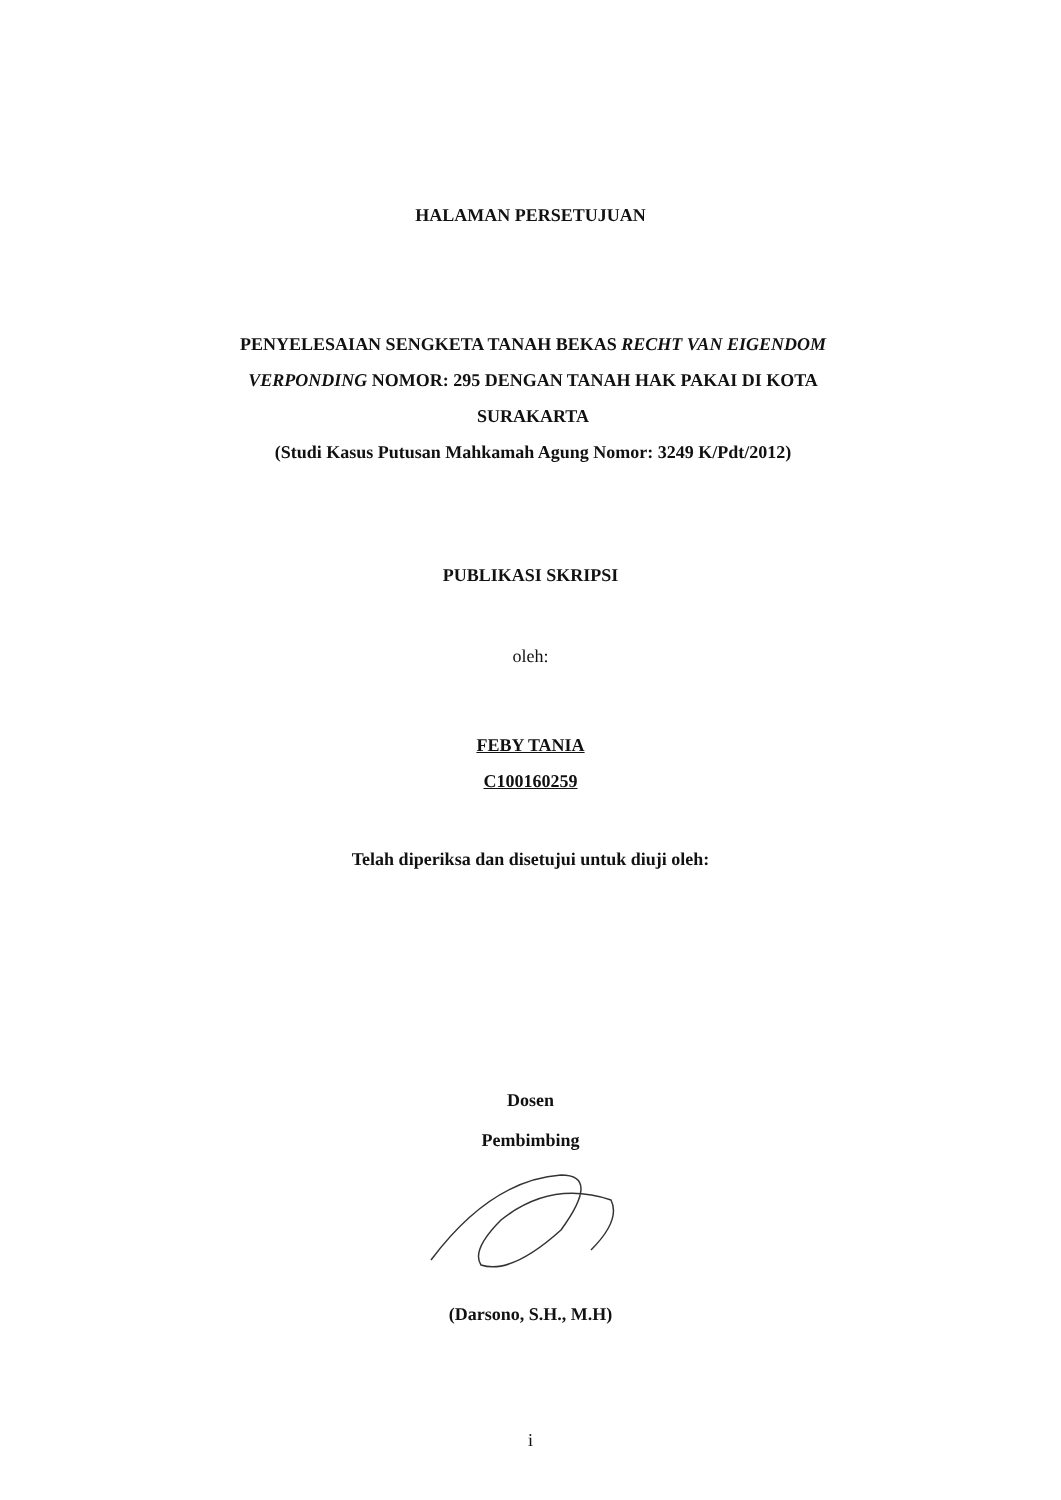HALAMAN PERSETUJUAN
PENYELESAIAN SENGKETA TANAH BEKAS RECHT VAN EIGENDOM VERPONDING NOMOR: 295 DENGAN TANAH HAK PAKAI DI KOTA SURAKARTA
(Studi Kasus Putusan Mahkamah Agung Nomor: 3249 K/Pdt/2012)
PUBLIKASI SKRIPSI
oleh:
FEBY TANIA
C100160259
Telah diperiksa dan disetujui untuk diuji oleh:
Dosen
Pembimbing
(Darsono, S.H., M.H)
i